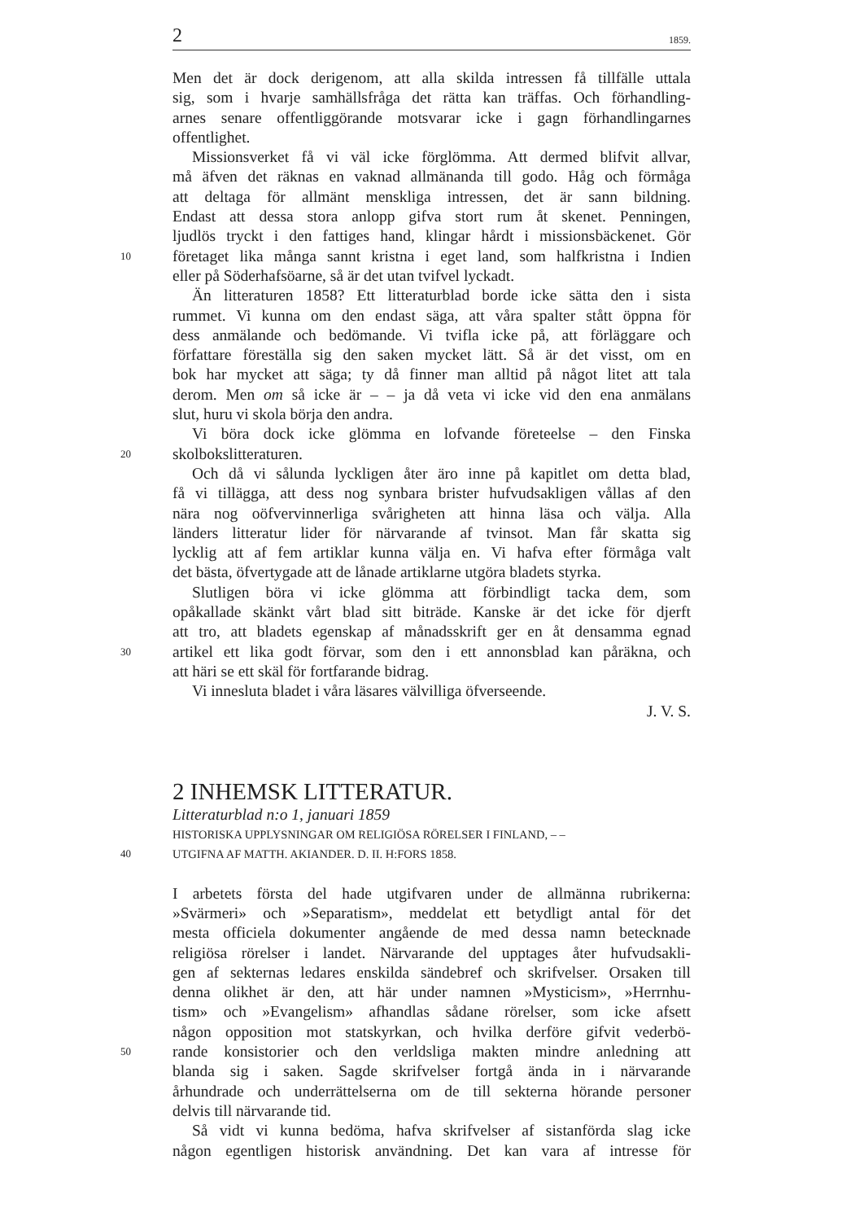2 1859.
Men det är dock derigenom, att alla skilda intressen få tillfälle uttala
sig, som i hvarje samhällsfråga det rätta kan träffas. Och förhandling-
arnes senare offentliggörande motsvarar icke i gagn förhandlingarnes
offentlighet.
Missionsverket få vi väl icke förglömma. Att dermed blifvit allvar,
må äfven det räknas en vaknad allmänanda till godo. Håg och förmåga
att deltaga för allmänt menskliga intressen, det är sann bildning.
Endast att dessa stora anlopp gifva stort rum åt skenet. Penningen,
ljudlös tryckt i den fattiges hand, klingar hårdt i missionsbäckenet. Gör
10 företaget lika många sannt kristna i eget land, som halfkristna i Indien
eller på Söderhafsöarne, så är det utan tvifvel lyckadt.
Än litteraturen 1858? Ett litteraturblad borde icke sätta den i sista
rummet. Vi kunna om den endast säga, att våra spalter stått öppna för
dess anmälande och bedömande. Vi tvifla icke på, att förläggare och
författare föreställa sig den saken mycket lätt. Så är det visst, om en
bok har mycket att säga; ty då finner man alltid på något litet att tala
derom. Men om så icke är – – ja då veta vi icke vid den ena anmälans
slut, huru vi skola börja den andra.
Vi böra dock icke glömma en lofvande företeelse – den Finska
20 skolbokslitteraturen.
Och då vi sålunda lyckligen åter äro inne på kapitlet om detta blad,
få vi tillägga, att dess nog synbara brister hufvudsakligen vållas af den
nära nog oöfvervinnerliga svårigheten att hinna läsa och välja. Alla
länders litteratur lider för närvarande af tvinsot. Man får skatta sig
lycklig att af fem artiklar kunna välja en. Vi hafva efter förmåga valt
det bästa, öfvertygade att de lånade artiklarne utgöra bladets styrka.
Slutligen böra vi icke glömma att förbindligt tacka dem, som
opåkallade skänkt vårt blad sitt biträde. Kanske är det icke för djerft
att tro, att bladets egenskap af månadsskrift ger en åt densamma egnad
30 artikel ett lika godt förvar, som den i ett annonsblad kan påräkna, och
att häri se ett skäl för fortfarande bidrag.
Vi innesluta bladet i våra läsares välvilliga öfverseende.
J. V. S.
2 INHEMSK LITTERATUR.
Litteraturblad n:o 1, januari 1859
HISTORISKA UPPLYSNINGAR OM RELIGIÖSA RÖRELSER I FINLAND, – –
40 UTGIFNA AF MATTH. AKIANDER. D. II. H:FORS 1858.
I arbetets första del hade utgifvaren under de allmänna rubrikerna:
»Svärmeri» och »Separatism», meddelat ett betydligt antal för det
mesta officiela dokumenter angående de med dessa namn betecknade
religiösa rörelser i landet. Närvarande del upptages åter hufvudsakli-
gen af sekternas ledares enskilda sändebref och skrifvelser. Orsaken till
denna olikhet är den, att här under namnen »Mysticism», »Herrnhu-
tism» och »Evangelism» afhandlas sådane rörelser, som icke afsett
någon opposition mot statskyrkan, och hvilka derföre gifvit vederbö-
50 rande konsistorier och den verldsliga makten mindre anledning att
blanda sig i saken. Sagde skrifvelser fortgå ända in i närvarande
århundrade och underrättelserna om de till sekterna hörande personer
delvis till närvarande tid.
Så vidt vi kunna bedöma, hafva skrifvelser af sistanförda slag icke
någon egentligen historisk användning. Det kan vara af intresse för